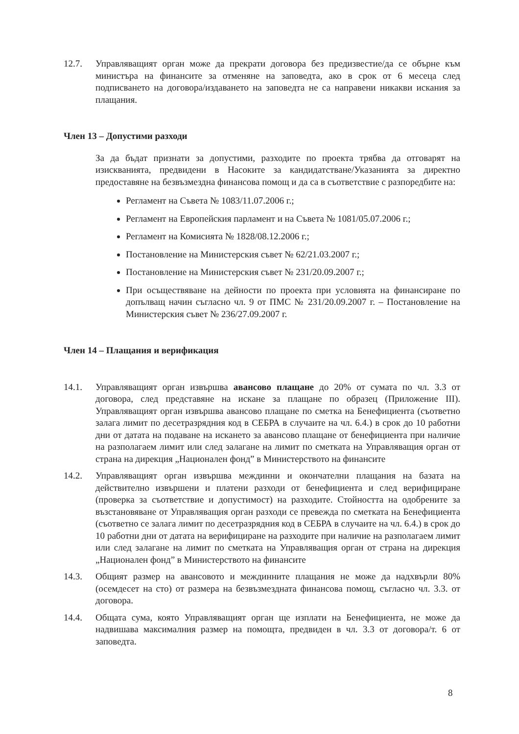12.7. Управляващият орган може да прекрати договора без предизвестие/да се обърне към министъра на финансите за отменяне на заповедта, ако в срок от 6 месеца след подписването на договора/издаването на заповедта не са направени никакви искания за плащания.
Член 13 – Допустими разходи
За да бъдат признати за допустими, разходите по проекта трябва да отговарят на изискванията, предвидени в Насоките за кандидатстване/Указанията за директно предоставяне на безвъзмездна финансова помощ и да са в съответствие с разпоредбите на:
Регламент на Съвета № 1083/11.07.2006 г.;
Регламент на Европейския парламент и на Съвета № 1081/05.07.2006 г.;
Регламент на Комисията № 1828/08.12.2006 г.;
Постановление на Министерския съвет № 62/21.03.2007 г.;
Постановление на Министерския съвет № 231/20.09.2007 г.;
При осъществяване на дейности по проекта при условията на финансиране по допълващ начин съгласно чл. 9 от ПМС № 231/20.09.2007 г. – Постановление на Министерския съвет № 236/27.09.2007 г.
Член 14 – Плащания и верификация
14.1. Управляващият орган извършва авансово плащане до 20% от сумата по чл. 3.3 от договора, след представяне на искане за плащане по образец (Приложение III). Управляващият орган извършва авансово плащане по сметка на Бенефициента (съответно залага лимит по десетразрядния код в СЕБРА в случаите на чл. 6.4.) в срок до 10 работни дни от датата на подаване на искането за авансово плащане от бенефициента при наличие на разполагаем лимит или след залагане на лимит по сметката на Управляващия орган от страна на дирекция „Национален фонд” в Министерството на финансите
14.2. Управляващият орган извършва междинни и окончателни плащания на базата на действително извършени и платени разходи от бенефициента и след верифициране (проверка за съответствие и допустимост) на разходите. Стойността на одобрените за възстановяване от Управляващия орган разходи се превежда по сметката на Бенефициента (съответно се залага лимит по десетразрядния код в СЕБРА в случаите на чл. 6.4.) в срок до 10 работни дни от датата на верифициране на разходите при наличие на разполагаем лимит или след залагане на лимит по сметката на Управляващия орган от страна на дирекция „Национален фонд” в Министерството на финансите
14.3. Общият размер на авансовото и междинните плащания не може да надхвърли 80% (осемдесет на сто) от размера на безвъзмездната финансова помощ, съгласно чл. 3.3. от договора.
14.4. Общата сума, която Управляващият орган ще изплати на Бенефициента, не може да надвишава максималния размер на помощта, предвиден в чл. 3.3 от договора/т. 6 от заповедта.
8